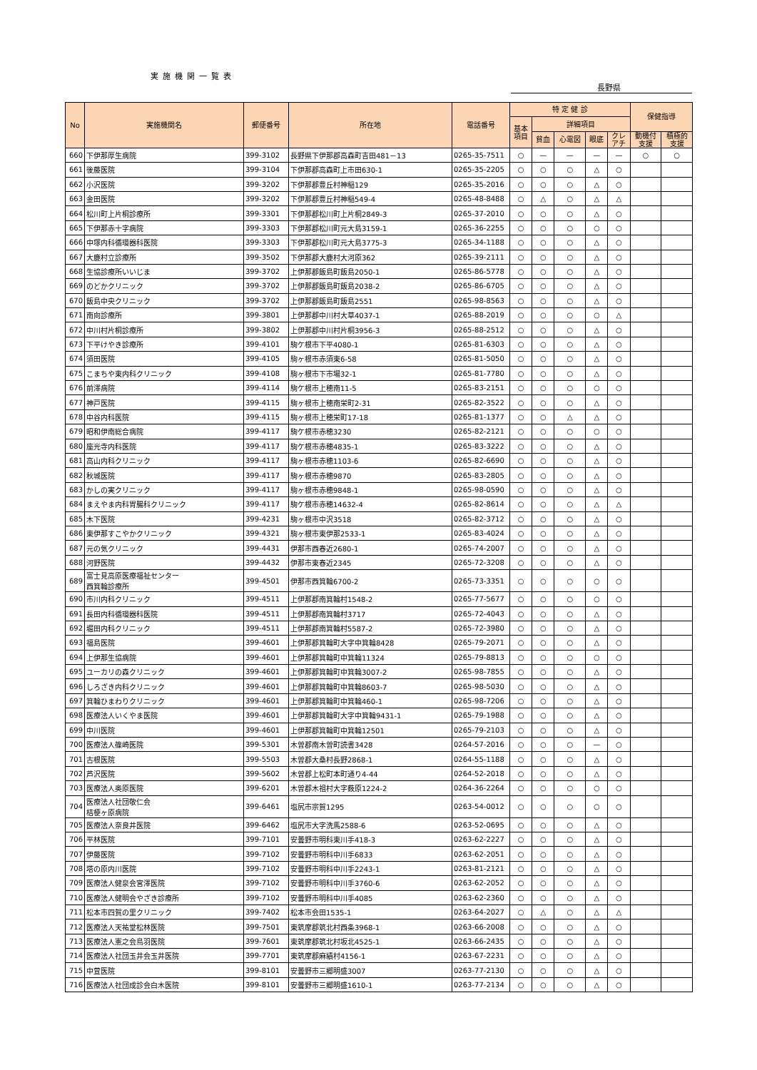実施機関一覧表
長野県
| No | 実施機関名 | 郵便番号 | 所在地 | 電話番号 | 特 定 健 診 | | | | | 保健指導 | |
| --- | --- | --- | --- | --- | --- | --- | --- | --- | --- | --- | --- |
| | | | | | 基本 項目 | 詳細項目 | | | | | |
| | | | | | | 貧血 | 心電図 | 眼底 | クレ アチ | 動機付 支援 | 積極的 支援 |
| 660 | 下伊那厚生病院 | 399-3102 | 長野県下伊那郡高森町吉田481－13 | 0265-35-7511 | ○ | — | — | — | — | ○ | ○ |
| 661 | 後藤医院 | 399-3104 | 下伊那郡高森町上市田630-1 | 0265-35-2205 | ○ | ○ | ○ | △ | ○ | | |
| 662 | 小沢医院 | 399-3202 | 下伊那郡豊丘村神稲129 | 0265-35-2016 | ○ | ○ | ○ | △ | ○ | | |
| 663 | 金田医院 | 399-3202 | 下伊那郡豊丘村神稲549-4 | 0265-48-8488 | ○ | △ | ○ | △ | △ | | |
| 664 | 松川町上片桐診療所 | 399-3301 | 下伊那郡松川町上片桐2849-3 | 0265-37-2010 | ○ | ○ | ○ | △ | ○ | | |
| 665 | 下伊那赤十字病院 | 399-3303 | 下伊那郡松川町元大島3159-1 | 0265-36-2255 | ○ | ○ | ○ | ○ | ○ | | |
| 666 | 中塚内科循環器科医院 | 399-3303 | 下伊那郡松川町元大島3775-3 | 0265-34-1188 | ○ | ○ | ○ | △ | ○ | | |
| 667 | 大鹿村立診療所 | 399-3502 | 下伊那郡大鹿村大河原362 | 0265-39-2111 | ○ | ○ | ○ | △ | ○ | | |
| 668 | 生協診療所いいじま | 399-3702 | 上伊那郡飯島町飯島2050-1 | 0265-86-5778 | ○ | ○ | ○ | △ | ○ | | |
| 669 | のどかクリニック | 399-3702 | 上伊那郡飯島町飯島2038-2 | 0265-86-6705 | ○ | ○ | ○ | △ | ○ | | |
| 670 | 飯島中央クリニック | 399-3702 | 上伊那郡飯島町飯島2551 | 0265-98-8563 | ○ | ○ | ○ | △ | ○ | | |
| 671 | 南向診療所 | 399-3801 | 上伊那郡中川村大草4037-1 | 0265-88-2019 | ○ | ○ | ○ | ○ | △ | | |
| 672 | 中川村片桐診療所 | 399-3802 | 上伊那郡中川村片桐3956-3 | 0265-88-2512 | ○ | ○ | ○ | △ | ○ | | |
| 673 | 下平けやき診療所 | 399-4101 | 駒ケ根市下平4080-1 | 0265-81-6303 | ○ | ○ | ○ | △ | ○ | | |
| 674 | 須田医院 | 399-4105 | 駒ヶ根市赤須東6-58 | 0265-81-5050 | ○ | ○ | ○ | △ | ○ | | |
| 675 | こまちや東内科クリニック | 399-4108 | 駒ヶ根市下市場32-1 | 0265-81-7780 | ○ | ○ | ○ | △ | ○ | | |
| 676 | 前澤病院 | 399-4114 | 駒ケ根市上穂南11-5 | 0265-83-2151 | ○ | ○ | ○ | ○ | ○ | | |
| 677 | 神戸医院 | 399-4115 | 駒ヶ根市上穂南栄町2-31 | 0265-82-3522 | ○ | ○ | ○ | △ | ○ | | |
| 678 | 中谷内科医院 | 399-4115 | 駒ヶ根市上穂栄町17-18 | 0265-81-1377 | ○ | ○ | △ | △ | ○ | | |
| 679 | 昭和伊南総合病院 | 399-4117 | 駒ケ根市赤穂3230 | 0265-82-2121 | ○ | ○ | ○ | ○ | ○ | | |
| 680 | 座光寺内科医院 | 399-4117 | 駒ケ根市赤穂4835-1 | 0265-83-3222 | ○ | ○ | ○ | △ | ○ | | |
| 681 | 高山内科クリニック | 399-4117 | 駒ヶ根市赤穂1103-6 | 0265-82-6690 | ○ | ○ | ○ | △ | ○ | | |
| 682 | 秋城医院 | 399-4117 | 駒ヶ根市赤穂9870 | 0265-83-2805 | ○ | ○ | ○ | △ | ○ | | |
| 683 | かしの実クリニック | 399-4117 | 駒ヶ根市赤穂9848-1 | 0265-98-0590 | ○ | ○ | ○ | △ | ○ | | |
| 684 | まえやま内科胃腸科クリニック | 399-4117 | 駒ケ根市赤穂14632-4 | 0265-82-8614 | ○ | ○ | ○ | △ | △ | | |
| 685 | 木下医院 | 399-4231 | 駒ヶ根市中沢3518 | 0265-82-3712 | ○ | ○ | ○ | △ | ○ | | |
| 686 | 東伊那すこやかクリニック | 399-4321 | 駒ヶ根市東伊那2533-1 | 0265-83-4024 | ○ | ○ | ○ | △ | ○ | | |
| 687 | 元の気クリニック | 399-4431 | 伊那市西春近2680-1 | 0265-74-2007 | ○ | ○ | ○ | △ | ○ | | |
| 688 | 河野医院 | 399-4432 | 伊那市東春近2345 | 0265-72-3208 | ○ | ○ | ○ | △ | ○ | | |
| 689 | 富士見高原医療福祉センター 西箕輪診療所 | 399-4501 | 伊那市西箕輪6700-2 | 0265-73-3351 | ○ | ○ | ○ | ○ | ○ | | |
| 690 | 市川内科クリニック | 399-4511 | 上伊那郡南箕輪村1548-2 | 0265-77-5677 | ○ | ○ | ○ | ○ | ○ | | |
| 691 | 長田内科循環器科医院 | 399-4511 | 上伊那郡南箕輪村3717 | 0265-72-4043 | ○ | ○ | ○ | △ | ○ | | |
| 692 | 堀田内科クリニック | 399-4511 | 上伊那郡南箕輪村5587-2 | 0265-72-3980 | ○ | ○ | ○ | △ | ○ | | |
| 693 | 福島医院 | 399-4601 | 上伊那郡箕輪町大字中箕輪8428 | 0265-79-2071 | ○ | ○ | ○ | △ | ○ | | |
| 694 | 上伊那生協病院 | 399-4601 | 上伊那郡箕輪町中箕輪11324 | 0265-79-8813 | ○ | ○ | ○ | ○ | ○ | | |
| 695 | ユーカリの森クリニック | 399-4601 | 上伊那郡箕輪町中箕輪3007-2 | 0265-98-7855 | ○ | ○ | ○ | △ | ○ | | |
| 696 | しろざき内科クリニック | 399-4601 | 上伊那郡箕輪町中箕輪8603-7 | 0265-98-5030 | ○ | ○ | ○ | △ | ○ | | |
| 697 | 箕輪ひまわりクリニック | 399-4601 | 上伊那郡箕輪町中箕輪460-1 | 0265-98-7206 | ○ | ○ | ○ | △ | ○ | | |
| 698 | 医療法人いくやま医院 | 399-4601 | 上伊那郡箕輪町大字中箕輪9431-1 | 0265-79-1988 | ○ | ○ | ○ | △ | ○ | | |
| 699 | 中川医院 | 399-4601 | 上伊那郡箕輪町中箕輪12501 | 0265-79-2103 | ○ | ○ | ○ | △ | ○ | | |
| 700 | 医療法人篠崎医院 | 399-5301 | 木曽郡南木曽町読書3428 | 0264-57-2016 | ○ | ○ | ○ | — | ○ | | |
| 701 | 古根医院 | 399-5503 | 木曽郡大桑村長野2868-1 | 0264-55-1188 | ○ | ○ | ○ | △ | ○ | | |
| 702 | 芦沢医院 | 399-5602 | 木曽郡上松町本町通り4-44 | 0264-52-2018 | ○ | ○ | ○ | △ | ○ | | |
| 703 | 医療法人奥原医院 | 399-6201 | 木曽郡木祖村大字薮原1224-2 | 0264-36-2264 | ○ | ○ | ○ | ○ | ○ | | |
| 704 | 医療法人社団敬仁会 桔梗ヶ原病院 | 399-6461 | 塩尻市宗賀1295 | 0263-54-0012 | ○ | ○ | ○ | ○ | ○ | | |
| 705 | 医療法人奈良井医院 | 399-6462 | 塩尻市大字洗馬2588-6 | 0263-52-0695 | ○ | ○ | ○ | △ | ○ | | |
| 706 | 平林医院 | 399-7101 | 安曇野市明科東川手418-3 | 0263-62-2227 | ○ | ○ | ○ | △ | ○ | | |
| 707 | 伊藤医院 | 399-7102 | 安曇野市明科中川手6833 | 0263-62-2051 | ○ | ○ | ○ | △ | ○ | | |
| 708 | 塔の原内川医院 | 399-7102 | 安曇野市明科中川手2243-1 | 0263-81-2121 | ○ | ○ | ○ | △ | ○ | | |
| 709 | 医療法人健泉会宮澤医院 | 399-7102 | 安曇野市明科中川手3760-6 | 0263-62-2052 | ○ | ○ | ○ | △ | ○ | | |
| 710 | 医療法人健明会やざき診療所 | 399-7102 | 安曇野市明科中川手4085 | 0263-62-2360 | ○ | ○ | ○ | △ | ○ | | |
| 711 | 松本市四賀の里クリニック | 399-7402 | 松本市会田1535-1 | 0263-64-2027 | ○ | △ | ○ | △ | △ | | |
| 712 | 医療法人天祐堂松林医院 | 399-7501 | 東筑摩郡筑北村西条3968-1 | 0263-66-2008 | ○ | ○ | ○ | △ | ○ | | |
| 713 | 医療法人憲之会鳥羽医院 | 399-7601 | 東筑摩郡筑北村坂北4525-1 | 0263-66-2435 | ○ | ○ | ○ | △ | ○ | | |
| 714 | 医療法人社団玉井会玉井医院 | 399-7701 | 東筑摩郡麻績村4156-1 | 0263-67-2231 | ○ | ○ | ○ | △ | ○ | | |
| 715 | 中萱医院 | 399-8101 | 安曇野市三郷明盛3007 | 0263-77-2130 | ○ | ○ | ○ | △ | ○ | | |
| 716 | 医療法人社団成診会白木医院 | 399-8101 | 安曇野市三郷明盛1610-1 | 0263-77-2134 | ○ | ○ | ○ | △ | ○ | | |